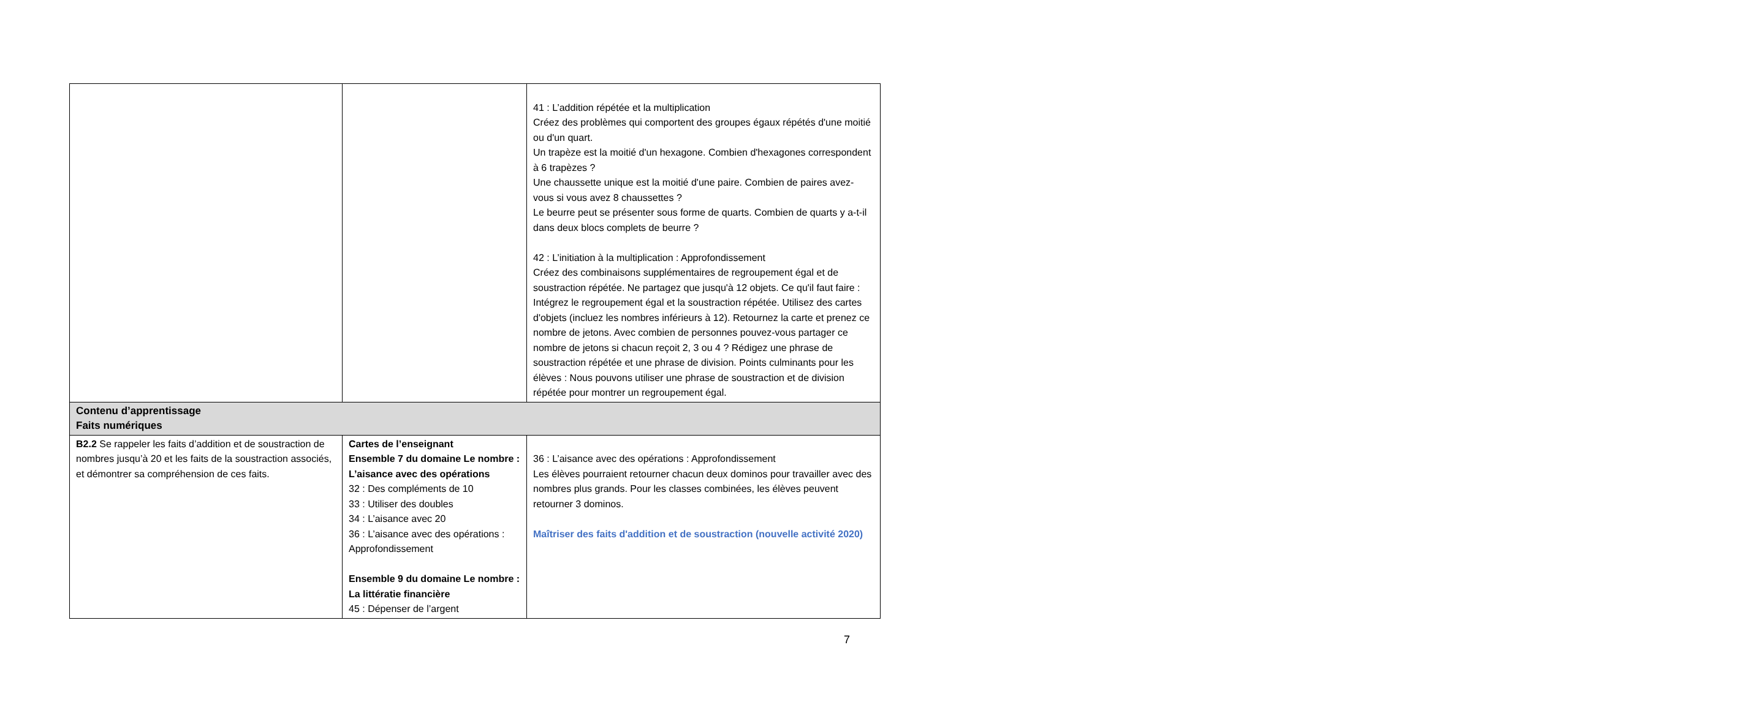| | | 41 : L’addition répétée et la multiplication Créez des problèmes qui comportent des groupes égaux répétés d'une moitié ou d'un quart. Un trapèze est la moitié d'un hexagone. Combien d'hexagones correspondent à 6 trapèzes ? Une chaussette unique est la moitié d'une paire. Combien de paires avez-vous si vous avez 8 chaussettes ? Le beurre peut se présenter sous forme de quarts. Combien de quarts y a-t-il dans deux blocs complets de beurre ? 42 : L’initiation à la multiplication : Approfondissement Créez des combinaisons supplémentaires de regroupement égal et de soustraction répétée. Ne partagez que jusqu'à 12 objets. Ce qu'il faut faire : Intégrez le regroupement égal et la soustraction répétée. Utilisez des cartes d'objets (incluez les nombres inférieurs à 12). Retournez la carte et prenez ce nombre de jetons. Avec combien de personnes pouvez-vous partager ce nombre de jetons si chacun reçoit 2, 3 ou 4 ? Rédigez une phrase de soustraction répétée et une phrase de division. Points culminants pour les élèves : Nous pouvons utiliser une phrase de soustraction et de division répétée pour montrer un regroupement égal. |
| Contenu d’apprentissage Faits numériques | | |
| B2.2 Se rappeler les faits d’addition et de soustraction de nombres jusqu’à 20 et les faits de la soustraction associés, et démontrer sa compréhension de ces faits. | Cartes de l’enseignant Ensemble 7 du domaine Le nombre : L’aisance avec des opérations 32 : Des compléments de 10 33 : Utiliser des doubles 34 : L’aisance avec 20 36 : L’aisance avec des opérations : Approfondissement Ensemble 9 du domaine Le nombre : La littératie financière 45 : Dépenser de l’argent | 36 : L’aisance avec des opérations : Approfondissement Les élèves pourraient retourner chacun deux dominos pour travailler avec des nombres plus grands. Pour les classes combinées, les élèves peuvent retourner 3 dominos. Maîtriser des faits d'addition et de soustraction (nouvelle activité 2020) |
7